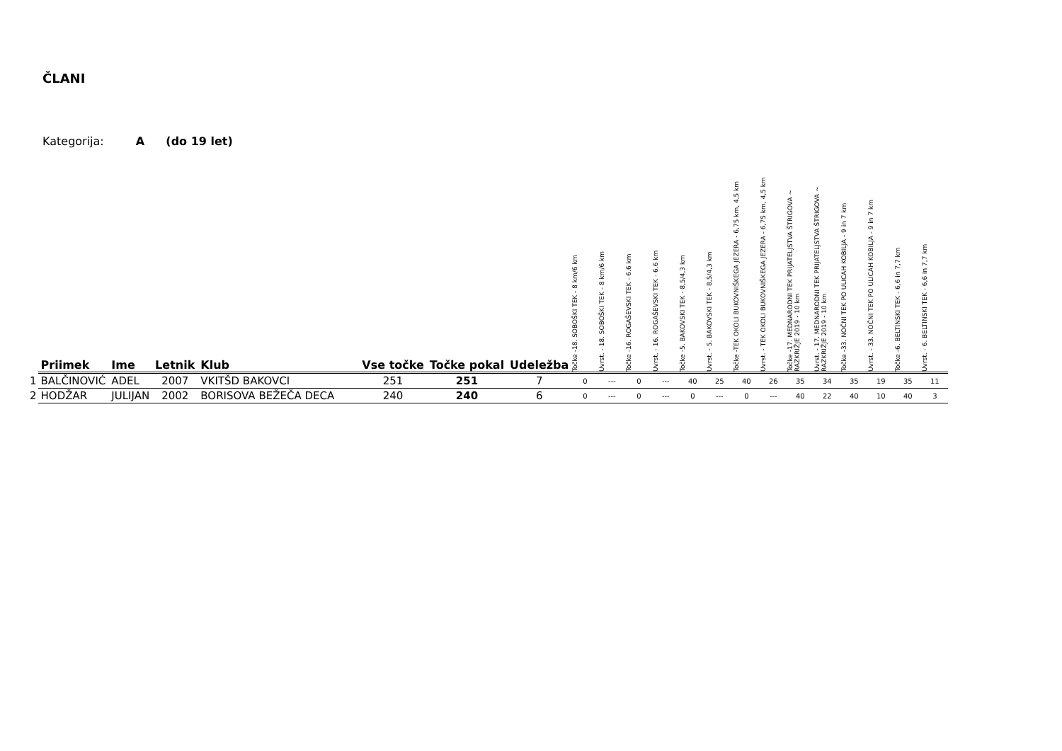ČLANI
Kategorija: A (do 19 let)
| | Priimek | Ime | Letnik | Klub | Vse točke | Točke pokal | Udeležba | Točke -18. SOBOŠKI TEK - 8 km/6 km | Uvrst. - 18. SOBOŠKI TEK - 8 km/6 km | Točke -16. ROGAŠEVSKI TEK - 6.6 km | Uvrst. - 16. ROGAŠEVSKI TEK - 6.6 km | Točke -5. BAKOVSKI TEK - 8,5/4,3 km | Uvrst. - 5. BAKOVSKI TEK - 8,5/4,3 km | Točke -TEK OKOLI BUKOVNIŠKEGA JEZERA - 6,75 km, 4,5 km | Uvrst. - TEK OKOLI BUKOVNIŠKEGA JEZERA - 6,75 km, 4,5 km | Točke -17. MEDNARODNI TEK PRIJATELJSTVA ŠTRIGOVA ~ RAZKRIŽJE 2019 - 10 km | Uvrst. - 17. MEDNARODNI TEK PRIJATELJSTVA ŠTRIGOVA ~ RAZKRIŽJE 2019 - 10 km | Točke -33. NOČNI TEK PO ULICAH KOBILJA - 9 in 7 km | Uvrst. - 33. NOČNI TEK PO ULICAH KOBILJA - 9 in 7 km | Točke -6. BELTINSKI TEK - 6,6 in 7,7 km | Uvrst. - 6. BELTINSKI TEK - 6,6 in 7,7 km |
| --- | --- | --- | --- | --- | --- | --- | --- | --- | --- | --- | --- | --- | --- | --- | --- | --- | --- | --- | --- | --- | --- |
| 1 | BALČINOVIĆ | ADEL | 2007 | VKITŠD BAKOVCI | 251 | 251 | 7 | 0 | --- | 0 | --- | 40 | 25 | 40 | 26 | 35 | 34 | 35 | 19 | 35 | 11 |
| 2 | HODŽAR | JULIJAN | 2002 | BORISOVA BEŽEČA DECA | 240 | 240 | 6 | 0 | --- | 0 | --- | 0 | --- | 0 | --- | 40 | 22 | 40 | 10 | 40 | 3 |